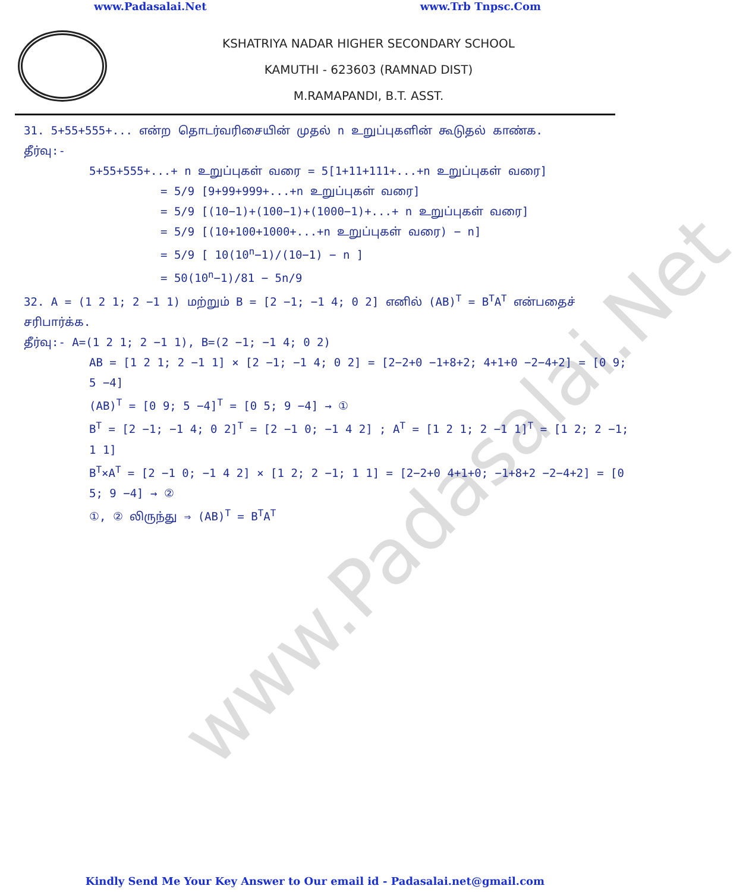www.Padasalai.Net
www.Padasalai.Net www.Trb Tnpsc.Com
KSHATRIYA NADAR HIGHER SECONDARY SCHOOL
KAMUTHI - 623603 (RAMNAD DIST)
M.RAMAPANDI, B.T. ASST.
31. 5+55+555+... என்ற தொடர்வரிசையின் முதல் n உறுப்புகளின் கூடுதல் காண்க.
தீர்வு:-
5+55+555+...+ n உறுப்புகள் வரை = 5[1+11+111+...+n உறுப்புகள் வரை]
= 5/9 [9+99+999+...+n உறுப்புகள் வரை]
= 5/9 [(10−1)+(100−1)+(1000−1)+...+ n உறுப்புகள் வரை]
= 5/9 [(10+100+1000+...+n உறுப்புகள் வரை) − n]
= 5/9 [ 10(10<sup>n</sup>−1)/(10−1) − n ]
= 50(10<sup>n</sup>−1)/81 − 5n/9
32. A = (1 2 1; 2 −1 1) மற்றும் B = [2 −1; −1 4; 0 2] எனில் (AB)<sup>T</sup> = B<sup>T</sup>A<sup>T</sup> என்பதைச் சரிபார்க்க.
தீர்வு:- A=(1 2 1; 2 −1 1), B=(2 −1; −1 4; 0 2)
AB = [1 2 1; 2 −1 1] × [2 −1; −1 4; 0 2] = [2−2+0 −1+8+2; 4+1+0 −2−4+2] = [0 9; 5 −4]
(AB)<sup>T</sup> = [0 9; 5 −4]<sup>T</sup> = [0 5; 9 −4] → ①
B<sup>T</sup> = [2 −1; −1 4; 0 2]<sup>T</sup> = [2 −1 0; −1 4 2] ; A<sup>T</sup> = [1 2 1; 2 −1 1]<sup>T</sup> = [1 2; 2 −1; 1 1]
B<sup>T</sup>×A<sup>T</sup> = [2 −1 0; −1 4 2] × [1 2; 2 −1; 1 1] = [2−2+0 4+1+0; −1+8+2 −2−4+2] = [0 5; 9 −4] → ②
①, ② லிருந்து ⇒ (AB)<sup>T</sup> = B<sup>T</sup>A<sup>T</sup>
Kindly Send Me Your Key Answer to Our email id - Padasalai.net@gmail.com